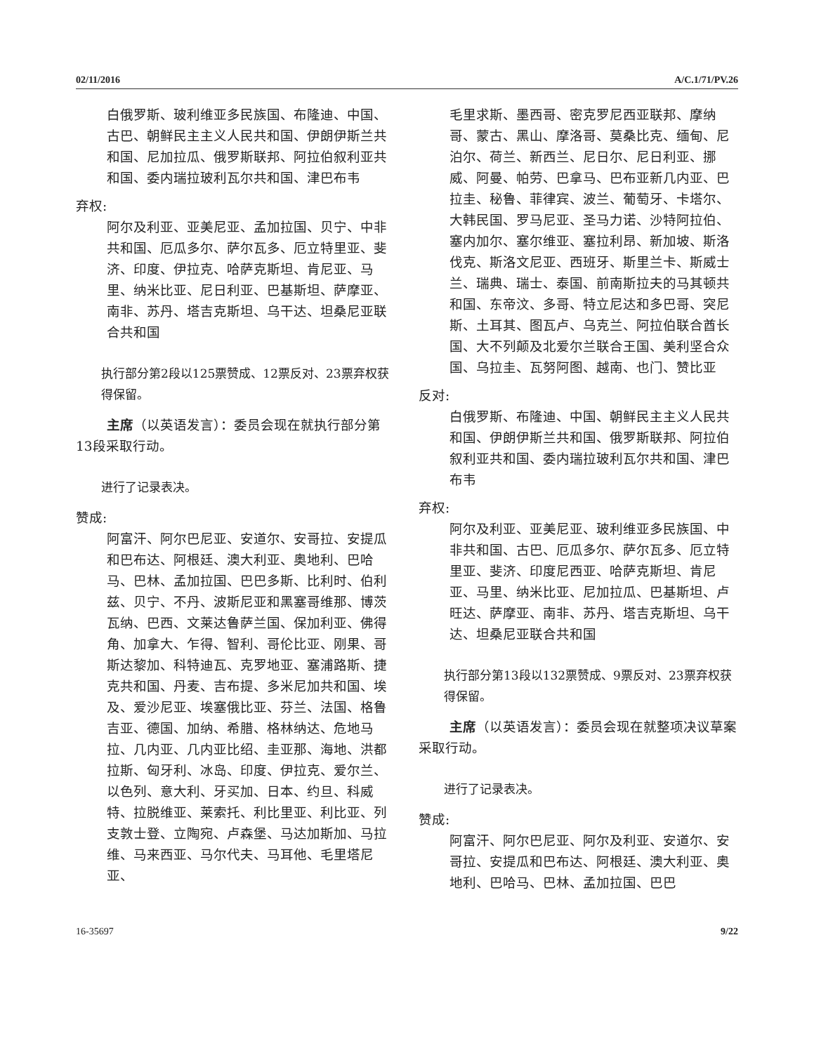02/11/2016 A/C.1/71/PV.26
白俄罗斯、玻利维亚多民族国、布隆迪、中国、古巴、朝鲜民主主义人民共和国、伊朗伊斯兰共和国、尼加拉瓜、俄罗斯联邦、阿拉伯叙利亚共和国、委内瑞拉玻利瓦尔共和国、津巴布韦
弃权:
阿尔及利亚、亚美尼亚、孟加拉国、贝宁、中非共和国、厄瓜多尔、萨尔瓦多、厄立特里亚、斐济、印度、伊拉克、哈萨克斯坦、肯尼亚、马里、纳米比亚、尼日利亚、巴基斯坦、萨摩亚、南非、苏丹、塔吉克斯坦、乌干达、坦桑尼亚联合共和国
执行部分第2段以125票赞成、12票反对、23票弃权获得保留。
主席（以英语发言）：委员会现在就执行部分第13段采取行动。
进行了记录表决。
赞成:
阿富汗、阿尔巴尼亚、安道尔、安哥拉、安提瓜和巴布达、阿根廷、澳大利亚、奥地利、巴哈马、巴林、孟加拉国、巴巴多斯、比利时、伯利兹、贝宁、不丹、波斯尼亚和黑塞哥维那、博茨瓦纳、巴西、文莱达鲁萨兰国、保加利亚、佛得角、加拿大、乍得、智利、哥伦比亚、刚果、哥斯达黎加、科特迪瓦、克罗地亚、塞浦路斯、捷克共和国、丹麦、吉布提、多米尼加共和国、埃及、爱沙尼亚、埃塞俄比亚、芬兰、法国、格鲁吉亚、德国、加纳、希腊、格林纳达、危地马拉、几内亚、几内亚比绍、圭亚那、海地、洪都拉斯、匈牙利、冰岛、印度、伊拉克、爱尔兰、以色列、意大利、牙买加、日本、约旦、科威特、拉脱维亚、莱索托、利比里亚、利比亚、列支敦士登、立陶宛、卢森堡、马达加斯加、马拉维、马来西亚、马尔代夫、马耳他、毛里塔尼亚、
毛里求斯、墨西哥、密克罗尼西亚联邦、摩纳哥、蒙古、黑山、摩洛哥、莫桑比克、缅甸、尼泊尔、荷兰、新西兰、尼日尔、尼日利亚、挪威、阿曼、帕劳、巴拿马、巴布亚新几内亚、巴拉圭、秘鲁、菲律宾、波兰、葡萄牙、卡塔尔、大韩民国、罗马尼亚、圣马力诺、沙特阿拉伯、塞内加尔、塞尔维亚、塞拉利昂、新加坡、斯洛伐克、斯洛文尼亚、西班牙、斯里兰卡、斯威士兰、瑞典、瑞士、泰国、前南斯拉夫的马其顿共和国、东帝汶、多哥、特立尼达和多巴哥、突尼斯、土耳其、图瓦卢、乌克兰、阿拉伯联合酋长国、大不列颠及北爱尔兰联合王国、美利坚合众国、乌拉圭、瓦努阿图、越南、也门、赞比亚
反对:
白俄罗斯、布隆迪、中国、朝鲜民主主义人民共和国、伊朗伊斯兰共和国、俄罗斯联邦、阿拉伯叙利亚共和国、委内瑞拉玻利瓦尔共和国、津巴布韦
弃权:
阿尔及利亚、亚美尼亚、玻利维亚多民族国、中非共和国、古巴、厄瓜多尔、萨尔瓦多、厄立特里亚、斐济、印度尼西亚、哈萨克斯坦、肯尼亚、马里、纳米比亚、尼加拉瓜、巴基斯坦、卢旺达、萨摩亚、南非、苏丹、塔吉克斯坦、乌干达、坦桑尼亚联合共和国
执行部分第13段以132票赞成、9票反对、23票弃权获得保留。
主席（以英语发言）：委员会现在就整项决议草案采取行动。
进行了记录表决。
赞成:
阿富汗、阿尔巴尼亚、阿尔及利亚、安道尔、安哥拉、安提瓜和巴布达、阿根廷、澳大利亚、奥地利、巴哈马、巴林、孟加拉国、巴巴
16-35697 9/22